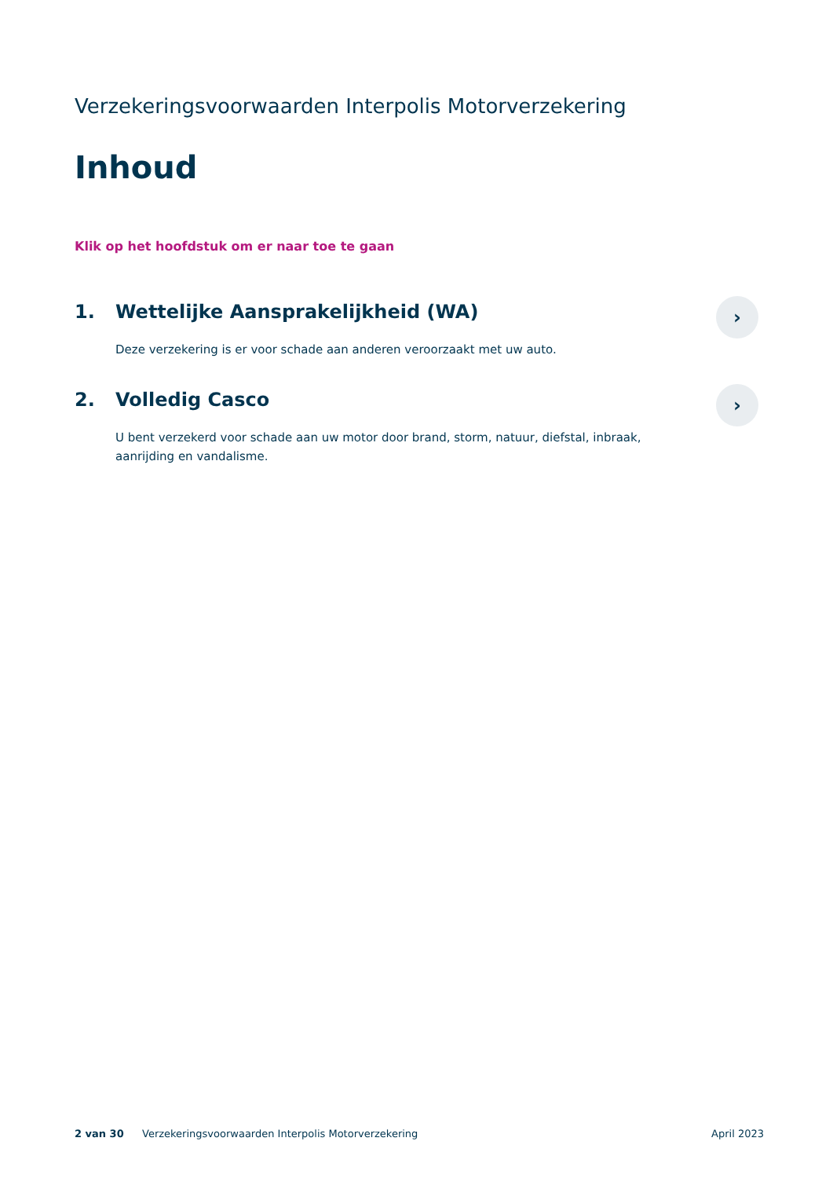Verzekeringsvoorwaarden Interpolis Motorverzekering
Inhoud
Klik op het hoofdstuk om er naar toe te gaan
1. Wettelijke Aansprakelijkheid (WA)
Deze verzekering is er voor schade aan anderen veroorzaakt met uw auto.
›
2. Volledig Casco
U bent verzekerd voor schade aan uw motor door brand, storm, natuur, diefstal, inbraak, aanrijding en vandalisme.
›
2 van 30 Verzekeringsvoorwaarden Interpolis Motorverzekering April 2023